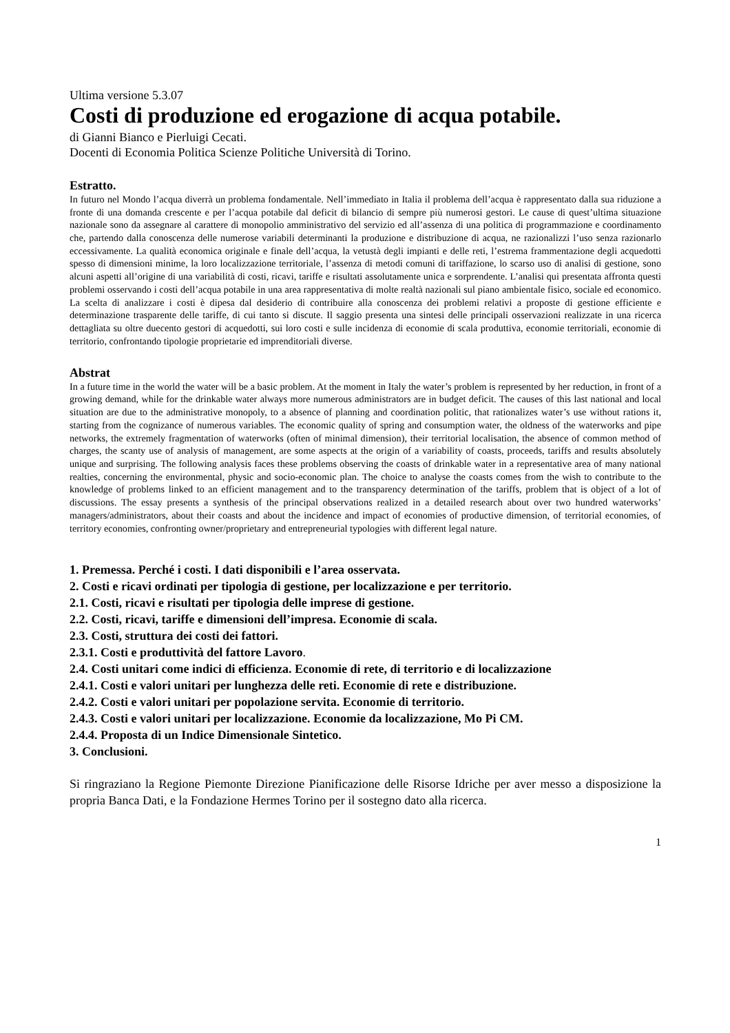Ultima versione 5.3.07
Costi di produzione ed erogazione di acqua potabile.
di Gianni Bianco e Pierluigi Cecati.
Docenti di Economia Politica Scienze Politiche Università di Torino.
Estratto.
In futuro nel Mondo l’acqua diverrà un problema fondamentale. Nell’immediato in Italia il problema dell’acqua è rappresentato dalla sua riduzione a fronte di una domanda crescente e per l’acqua potabile dal deficit di bilancio di sempre più numerosi gestori. Le cause di quest’ultima situazione nazionale sono da assegnare al carattere di monopolio amministrativo del servizio ed all’assenza di una politica di programmazione e coordinamento che, partendo dalla conoscenza delle numerose variabili determinanti la produzione e distribuzione di acqua, ne razionalizzi l’uso senza razionarlo eccessivamente. La qualità economica originale e finale dell’acqua, la vetustà degli impianti e delle reti, l’estrema frammentazione degli acquedotti spesso di dimensioni minime, la loro localizzazione territoriale, l’assenza di metodi comuni di tariffazione, lo scarso uso di analisi di gestione, sono alcuni aspetti all’origine di una variabilità di costi, ricavi, tariffe e risultati assolutamente unica e sorprendente. L’analisi qui presentata affronta questi problemi osservando i costi dell’acqua potabile in una area rappresentativa di molte realtà nazionali sul piano ambientale fisico, sociale ed economico. La scelta di analizzare i costi è dipesa dal desiderio di contribuire alla conoscenza dei problemi relativi a proposte di gestione efficiente e determinazione trasparente delle tariffe, di cui tanto si discute. Il saggio presenta una sintesi delle principali osservazioni realizzate in una ricerca dettagliata su oltre duecento gestori di acquedotti, sui loro costi e sulle incidenza di economie di scala produttiva, economie territoriali, economie di territorio, confrontando tipologie proprietarie ed imprenditoriali diverse.
Abstrat
In a future time in the world the water will be a basic problem. At the moment in Italy the water’s problem is represented by her reduction, in front of a growing demand, while for the drinkable water always more numerous administrators are in budget deficit. The causes of this last national and local situation are due to the administrative monopoly, to a absence of planning and coordination politic, that rationalizes water’s use without rations it, starting from the cognizance of numerous variables. The economic quality of spring and consumption water, the oldness of the waterworks and pipe networks, the extremely fragmentation of waterworks (often of minimal dimension), their territorial localisation, the absence of common method of charges, the scanty use of analysis of management, are some aspects at the origin of a variability of coasts, proceeds, tariffs and results absolutely unique and surprising. The following analysis faces these problems observing the coasts of drinkable water in a representative area of many national realties, concerning the environmental, physic and socio-economic plan. The choice to analyse the coasts comes from the wish to contribute to the knowledge of problems linked to an efficient management and to the transparency determination of the tariffs, problem that is object of a lot of discussions. The essay presents a synthesis of the principal observations realized in a detailed research about over two hundred waterworks’ managers/administrators, about their coasts and about the incidence and impact of economies of productive dimension, of territorial economies, of territory economies, confronting owner/proprietary and entrepreneurial typologies with different legal nature.
1. Premessa. Perché i costi. I dati disponibili e l’area osservata.
2. Costi e ricavi ordinati per tipologia di gestione, per localizzazione e per territorio.
2.1. Costi, ricavi e risultati per tipologia delle imprese di gestione.
2.2. Costi, ricavi, tariffe e dimensioni dell’impresa. Economie di scala.
2.3. Costi, struttura dei costi dei fattori.
2.3.1. Costi e produttività del fattore Lavoro.
2.4. Costi unitari come indici di efficienza. Economie di rete, di territorio e di localizzazione
2.4.1. Costi e valori unitari per lunghezza delle reti. Economie di rete e distribuzione.
2.4.2. Costi e valori unitari per popolazione servita. Economie di territorio.
2.4.3. Costi e valori unitari per localizzazione. Economie da localizzazione, Mo Pi CM.
2.4.4. Proposta di un Indice Dimensionale Sintetico.
3. Conclusioni.
Si ringraziano la Regione Piemonte Direzione Pianificazione delle Risorse Idriche per aver messo a disposizione la propria Banca Dati, e la Fondazione Hermes Torino per il sostegno dato alla ricerca.
1